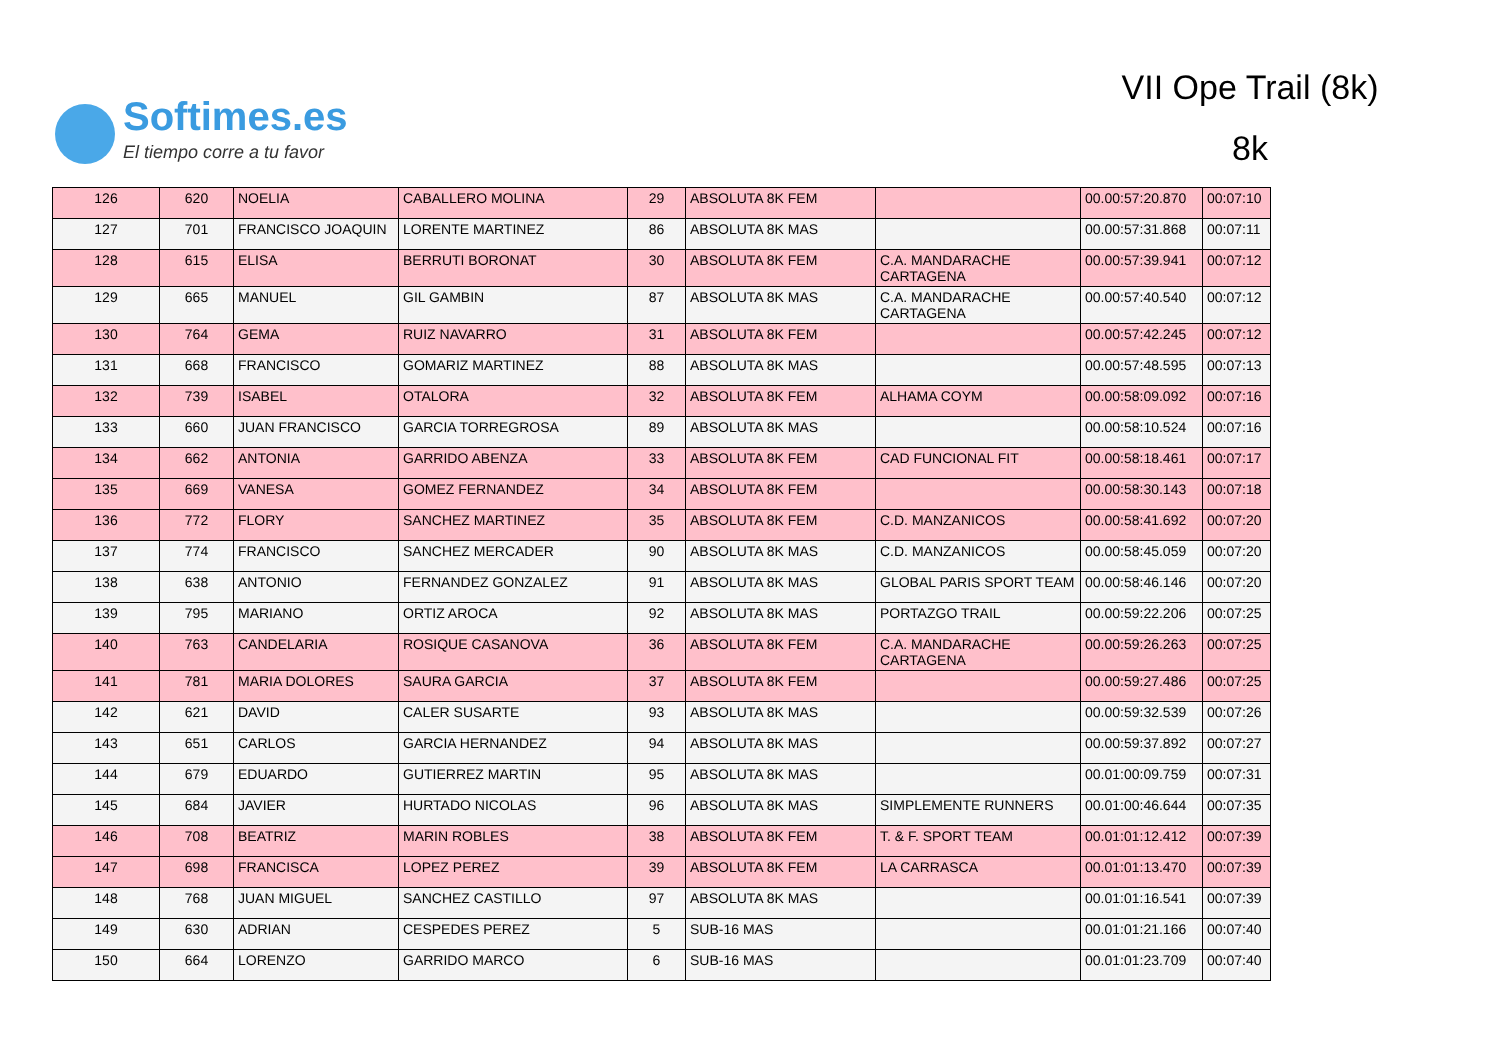Softimes.es
El tiempo corre a tu favor
VII Ope Trail (8k)
8k
| 126 | 620 | NOELIA | CABALLERO MOLINA | 29 | ABSOLUTA 8K FEM | | 00.00:57:20.870 | 00:07:10 |
| 127 | 701 | FRANCISCO JOAQUIN | LORENTE MARTINEZ | 86 | ABSOLUTA 8K MAS | | 00.00:57:31.868 | 00:07:11 |
| 128 | 615 | ELISA | BERRUTI BORONAT | 30 | ABSOLUTA 8K FEM | C.A. MANDARACHE CARTAGENA | 00.00:57:39.941 | 00:07:12 |
| 129 | 665 | MANUEL | GIL GAMBIN | 87 | ABSOLUTA 8K MAS | C.A. MANDARACHE CARTAGENA | 00.00:57:40.540 | 00:07:12 |
| 130 | 764 | GEMA | RUIZ NAVARRO | 31 | ABSOLUTA 8K FEM | | 00.00:57:42.245 | 00:07:12 |
| 131 | 668 | FRANCISCO | GOMARIZ MARTINEZ | 88 | ABSOLUTA 8K MAS | | 00.00:57:48.595 | 00:07:13 |
| 132 | 739 | ISABEL | OTALORA | 32 | ABSOLUTA 8K FEM | ALHAMA COYM | 00.00:58:09.092 | 00:07:16 |
| 133 | 660 | JUAN FRANCISCO | GARCIA TORREGROSA | 89 | ABSOLUTA 8K MAS | | 00.00:58:10.524 | 00:07:16 |
| 134 | 662 | ANTONIA | GARRIDO ABENZA | 33 | ABSOLUTA 8K FEM | CAD FUNCIONAL FIT | 00.00:58:18.461 | 00:07:17 |
| 135 | 669 | VANESA | GOMEZ FERNANDEZ | 34 | ABSOLUTA 8K FEM | | 00.00:58:30.143 | 00:07:18 |
| 136 | 772 | FLORY | SANCHEZ MARTINEZ | 35 | ABSOLUTA 8K FEM | C.D. MANZANICOS | 00.00:58:41.692 | 00:07:20 |
| 137 | 774 | FRANCISCO | SANCHEZ MERCADER | 90 | ABSOLUTA 8K MAS | C.D. MANZANICOS | 00.00:58:45.059 | 00:07:20 |
| 138 | 638 | ANTONIO | FERNANDEZ GONZALEZ | 91 | ABSOLUTA 8K MAS | GLOBAL PARIS SPORT TEAM | 00.00:58:46.146 | 00:07:20 |
| 139 | 795 | MARIANO | ORTIZ AROCA | 92 | ABSOLUTA 8K MAS | PORTAZGO TRAIL | 00.00:59:22.206 | 00:07:25 |
| 140 | 763 | CANDELARIA | ROSIQUE CASANOVA | 36 | ABSOLUTA 8K FEM | C.A. MANDARACHE CARTAGENA | 00.00:59:26.263 | 00:07:25 |
| 141 | 781 | MARIA DOLORES | SAURA GARCIA | 37 | ABSOLUTA 8K FEM | | 00.00:59:27.486 | 00:07:25 |
| 142 | 621 | DAVID | CALER SUSARTE | 93 | ABSOLUTA 8K MAS | | 00.00:59:32.539 | 00:07:26 |
| 143 | 651 | CARLOS | GARCIA HERNANDEZ | 94 | ABSOLUTA 8K MAS | | 00.00:59:37.892 | 00:07:27 |
| 144 | 679 | EDUARDO | GUTIERREZ MARTIN | 95 | ABSOLUTA 8K MAS | | 00.01:00:09.759 | 00:07:31 |
| 145 | 684 | JAVIER | HURTADO NICOLAS | 96 | ABSOLUTA 8K MAS | SIMPLEMENTE RUNNERS | 00.01:00:46.644 | 00:07:35 |
| 146 | 708 | BEATRIZ | MARIN ROBLES | 38 | ABSOLUTA 8K FEM | T. & F. SPORT TEAM | 00.01:01:12.412 | 00:07:39 |
| 147 | 698 | FRANCISCA | LOPEZ PEREZ | 39 | ABSOLUTA 8K FEM | LA CARRASCA | 00.01:01:13.470 | 00:07:39 |
| 148 | 768 | JUAN MIGUEL | SANCHEZ CASTILLO | 97 | ABSOLUTA 8K MAS | | 00.01:01:16.541 | 00:07:39 |
| 149 | 630 | ADRIAN | CESPEDES PEREZ | 5 | SUB-16 MAS | | 00.01:01:21.166 | 00:07:40 |
| 150 | 664 | LORENZO | GARRIDO MARCO | 6 | SUB-16 MAS | | 00.01:01:23.709 | 00:07:40 |